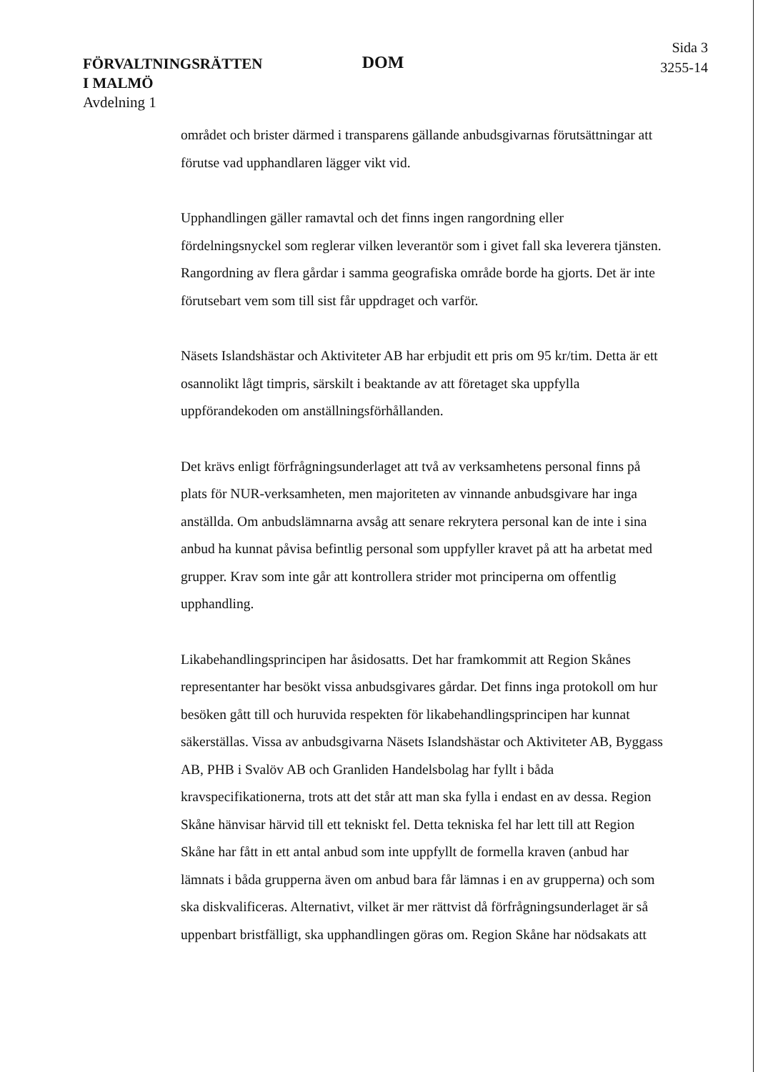FÖRVALTNINGSRÄTTEN
I MALMÖ
Avdelning 1
DOM
Sida 3
3255-14
området och brister därmed i transparens gällande anbudsgivarnas förutsättningar att förutse vad upphandlaren lägger vikt vid.
Upphandlingen gäller ramavtal och det finns ingen rangordning eller fördelningsnyckel som reglerar vilken leverantör som i givet fall ska leverera tjänsten. Rangordning av flera gårdar i samma geografiska område borde ha gjorts. Det är inte förutsebart vem som till sist får uppdraget och varför.
Näsets Islandshästar och Aktiviteter AB har erbjudit ett pris om 95 kr/tim. Detta är ett osannolikt lågt timpris, särskilt i beaktande av att företaget ska uppfylla uppförandekoden om anställningsförhållanden.
Det krävs enligt förfrågningsunderlaget att två av verksamhetens personal finns på plats för NUR-verksamheten, men majoriteten av vinnande anbudsgivare har inga anställda. Om anbudslämnarna avsåg att senare rekrytera personal kan de inte i sina anbud ha kunnat påvisa befintlig personal som uppfyller kravet på att ha arbetat med grupper. Krav som inte går att kontrollera strider mot principerna om offentlig upphandling.
Likabehandlingsprincipen har åsidosatts. Det har framkommit att Region Skånes representanter har besökt vissa anbudsgivares gårdar. Det finns inga protokoll om hur besöken gått till och huruvida respekten för likabehandlingsprincipen har kunnat säkerställas. Vissa av anbudsgivarna Näsets Islandshästar och Aktiviteter AB, Byggass AB, PHB i Svalöv AB och Granliden Handelsbolag har fyllt i båda kravspecifikationerna, trots att det står att man ska fylla i endast en av dessa. Region Skåne hänvisar härvid till ett tekniskt fel. Detta tekniska fel har lett till att Region Skåne har fått in ett antal anbud som inte uppfyllt de formella kraven (anbud har lämnats i båda grupperna även om anbud bara får lämnas i en av grupperna) och som ska diskvalificeras. Alternativt, vilket är mer rättvist då förfrågningsunderlaget är så uppenbart bristfälligt, ska upphandlingen göras om. Region Skåne har nödsakats att